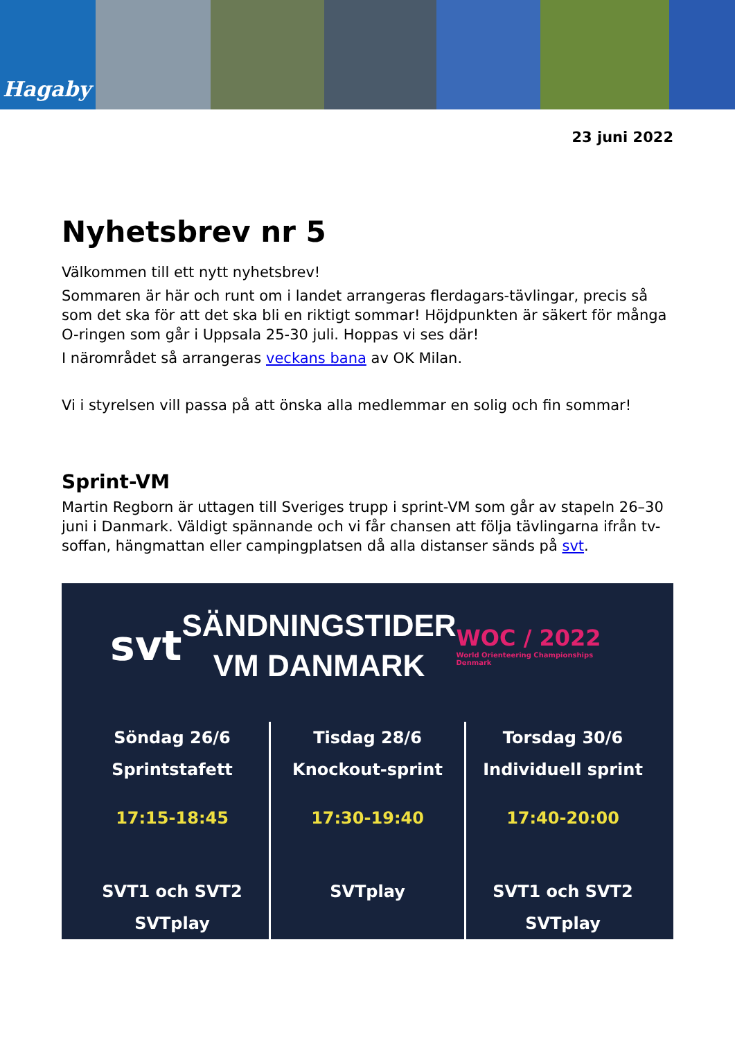Hagaby
23 juni 2022
Nyhetsbrev nr 5
Välkommen till ett nytt nyhetsbrev!
Sommaren är här och runt om i landet arrangeras flerdagars-tävlingar, precis så som det ska för att det ska bli en riktigt sommar! Höjdpunkten är säkert för många O-ringen som går i Uppsala 25-30 juli. Hoppas vi ses där!
I närområdet så arrangeras veckans bana av OK Milan.
Vi i styrelsen vill passa på att önska alla medlemmar en solig och fin sommar!
Sprint-VM
Martin Regborn är uttagen till Sveriges trupp i sprint-VM som går av stapeln 26–30 juni i Danmark. Väldigt spännande och vi får chansen att följa tävlingarna ifrån tv-soffan, hängmattan eller campingplatsen då alla distanser sänds på svt.
svt
SÄNDNINGSTIDER
VM DANMARK
WOC / 2022
World Orienteering Championships Denmark
Söndag 26/6
Sprintstafett
17:15-18:45
SVT1 och SVT2
SVTplay
Tisdag 28/6
Knockout-sprint
17:30-19:40
SVTplay
Torsdag 30/6
Individuell sprint
17:40-20:00
SVT1 och SVT2
SVTplay